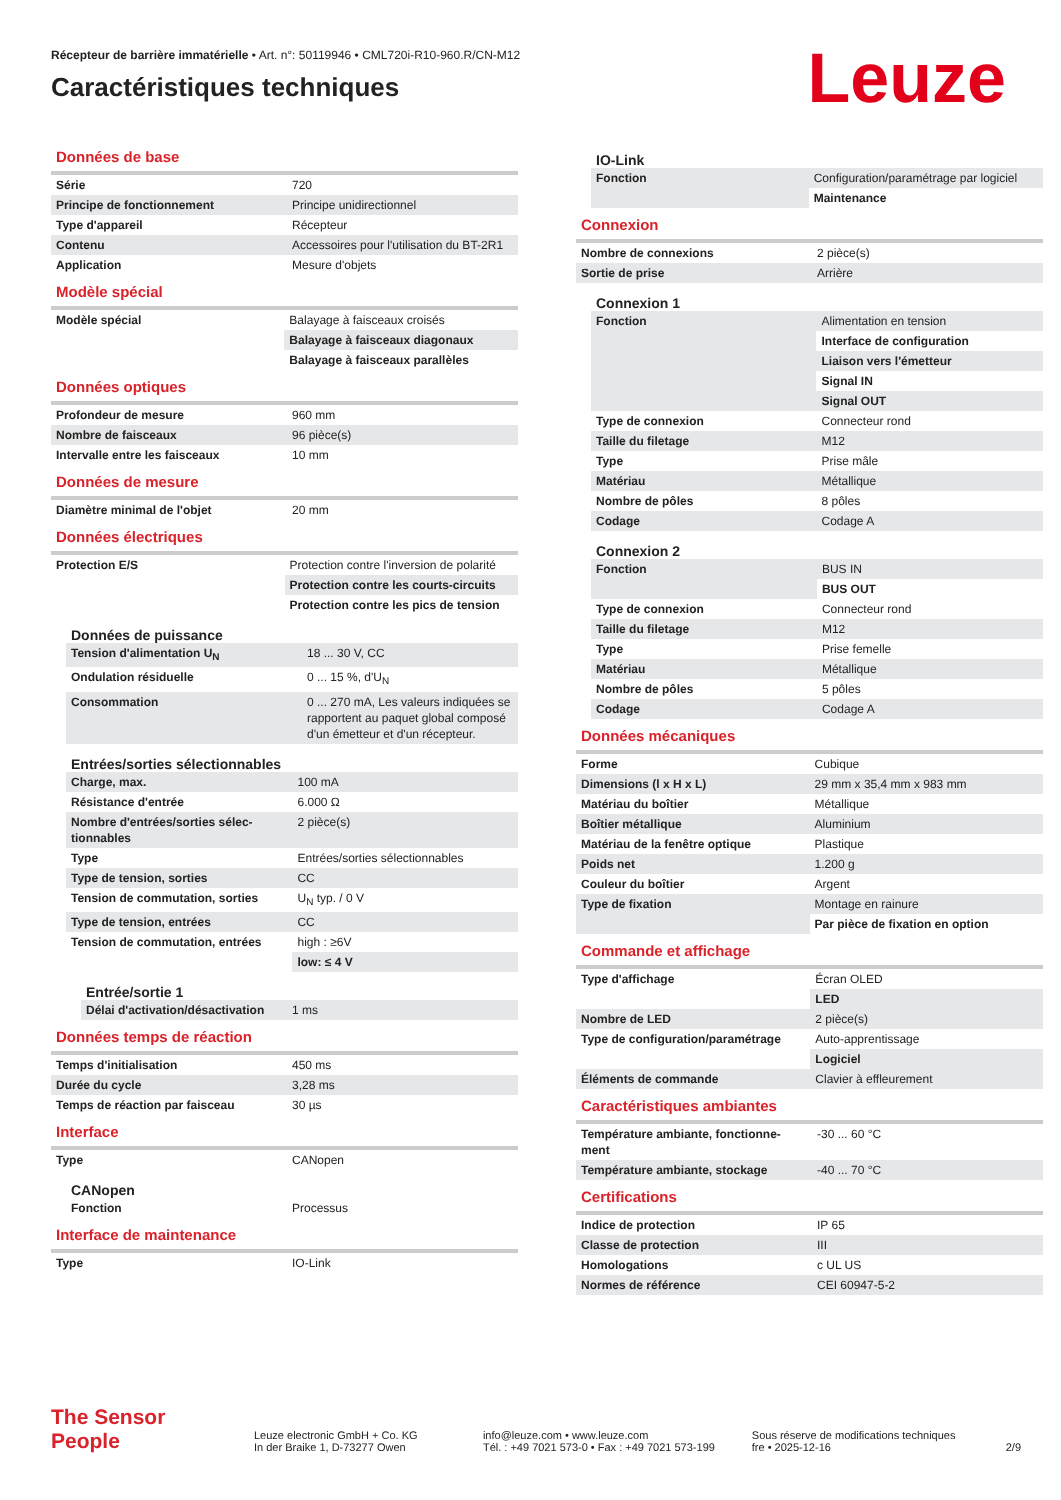Récepteur de barrière immatérielle • Art. n°: 50119946 • CML720i-R10-960.R/CN-M12
Caractéristiques techniques
Leuze
Données de base
| Série | 720 |
| Principe de fonctionnement | Principe unidirectionnel |
| Type d'appareil | Récepteur |
| Contenu | Accessoires pour l'utilisation du BT-2R1 |
| Application | Mesure d'objets |
Modèle spécial
| Modèle spécial | Balayage à faisceaux croisés |
| | Balayage à faisceaux diagonaux |
| | Balayage à faisceaux parallèles |
Données optiques
| Profondeur de mesure | 960 mm |
| Nombre de faisceaux | 96 pièce(s) |
| Intervalle entre les faisceaux | 10 mm |
Données de mesure
| Diamètre minimal de l'objet | 20 mm |
Données électriques
| Protection E/S | Protection contre l'inversion de polarité |
| | Protection contre les courts-circuits |
| | Protection contre les pics de tension |
Données de puissance
| Tension d'alimentation U<sub>N</sub> | 18 ... 30 V, CC |
| Ondulation résiduelle | 0 ... 15 %, d'U<sub>N</sub> |
| Consommation | 0 ... 270 mA, Les valeurs indiquées se rapportent au paquet global composé d'un émetteur et d'un récepteur. |
Entrées/sorties sélectionnables
| Charge, max. | 100 mA |
| Résistance d'entrée | 6.000 Ω |
| Nombre d'entrées/sorties sélec-tionnables | 2 pièce(s) |
| Type | Entrées/sorties sélectionnables |
| Type de tension, sorties | CC |
| Tension de commutation, sorties | U<sub>N</sub> typ. / 0 V |
| Type de tension, entrées | CC |
| Tension de commutation, entrées | high : ≥6V |
| | low: ≤ 4 V |
Entrée/sortie 1
| Délai d'activation/désactivation | 1 ms |
Données temps de réaction
| Temps d'initialisation | 450 ms |
| Durée du cycle | 3,28 ms |
| Temps de réaction par faisceau | 30 µs |
Interface
| Type | CANopen |
CANopen
| Fonction | Processus |
Interface de maintenance
| Type | IO-Link |
IO-Link
| Fonction | Configuration/paramétrage par logiciel |
| | Maintenance |
Connexion
| Nombre de connexions | 2 pièce(s) |
| Sortie de prise | Arrière |
Connexion 1
| Fonction | Alimentation en tension |
| | Interface de configuration |
| | Liaison vers l'émetteur |
| | Signal IN |
| | Signal OUT |
| Type de connexion | Connecteur rond |
| Taille du filetage | M12 |
| Type | Prise mâle |
| Matériau | Métallique |
| Nombre de pôles | 8 pôles |
| Codage | Codage A |
Connexion 2
| Fonction | BUS IN |
| | BUS OUT |
| Type de connexion | Connecteur rond |
| Taille du filetage | M12 |
| Type | Prise femelle |
| Matériau | Métallique |
| Nombre de pôles | 5 pôles |
| Codage | Codage A |
Données mécaniques
| Forme | Cubique |
| Dimensions (l x H x L) | 29 mm x 35,4 mm x 983 mm |
| Matériau du boîtier | Métallique |
| Boîtier métallique | Aluminium |
| Matériau de la fenêtre optique | Plastique |
| Poids net | 1.200 g |
| Couleur du boîtier | Argent |
| Type de fixation | Montage en rainure |
| | Par pièce de fixation en option |
Commande et affichage
| Type d'affichage | Écran OLED |
| | LED |
| Nombre de LED | 2 pièce(s) |
| Type de configuration/paramétrage | Auto-apprentissage |
| | Logiciel |
| Éléments de commande | Clavier à effleurement |
Caractéristiques ambiantes
| Température ambiante, fonctionne-ment | -30 ... 60 °C |
| Température ambiante, stockage | -40 ... 70 °C |
Certifications
| Indice de protection | IP 65 |
| Classe de protection | III |
| Homologations | c UL US |
| Normes de référence | CEI 60947-5-2 |
The Sensor People
Leuze electronic GmbH + Co. KG
In der Braike 1, D-73277 Owen
info@leuze.com • www.leuze.com
Tél. : +49 7021 573-0 • Fax : +49 7021 573-199
Sous réserve de modifications techniques
fre • 2025-12-16
2/9